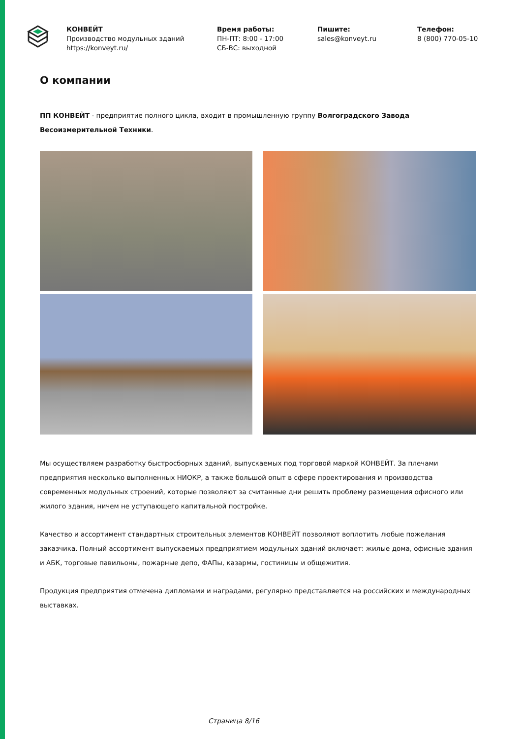КОНВЕЙТ
Производство модульных зданий
https://konveyt.ru/
Время работы:
ПН-ПТ: 8:00 - 17:00
СБ-ВС: выходной
Пишите:
sales@konveyt.ru
Телефон:
8 (800) 770-05-10
О компании
ПП КОНВЕЙТ - предприятие полного цикла, входит в промышленную группу Волгоградского Завода Весоизмерительной Техники.
Мы осуществляем разработку быстросборных зданий, выпускаемых под торговой маркой КОНВЕЙТ. За плечами предприятия несколько выполненных НИОКР, а также большой опыт в сфере проектирования и производства современных модульных строений, которые позволяют за считанные дни решить проблему размещения офисного или жилого здания, ничем не уступающего капитальной постройке.
Качество и ассортимент стандартных строительных элементов КОНВЕЙТ позволяют воплотить любые пожелания заказчика. Полный ассортимент выпускаемых предприятием модульных зданий включает: жилые дома, офисные здания и АБК, торговые павильоны, пожарные депо, ФАПы, казармы, гостиницы и общежития.
Продукция предприятия отмечена дипломами и наградами, регулярно представляется на российских и международных выставках.
Страница 8/16